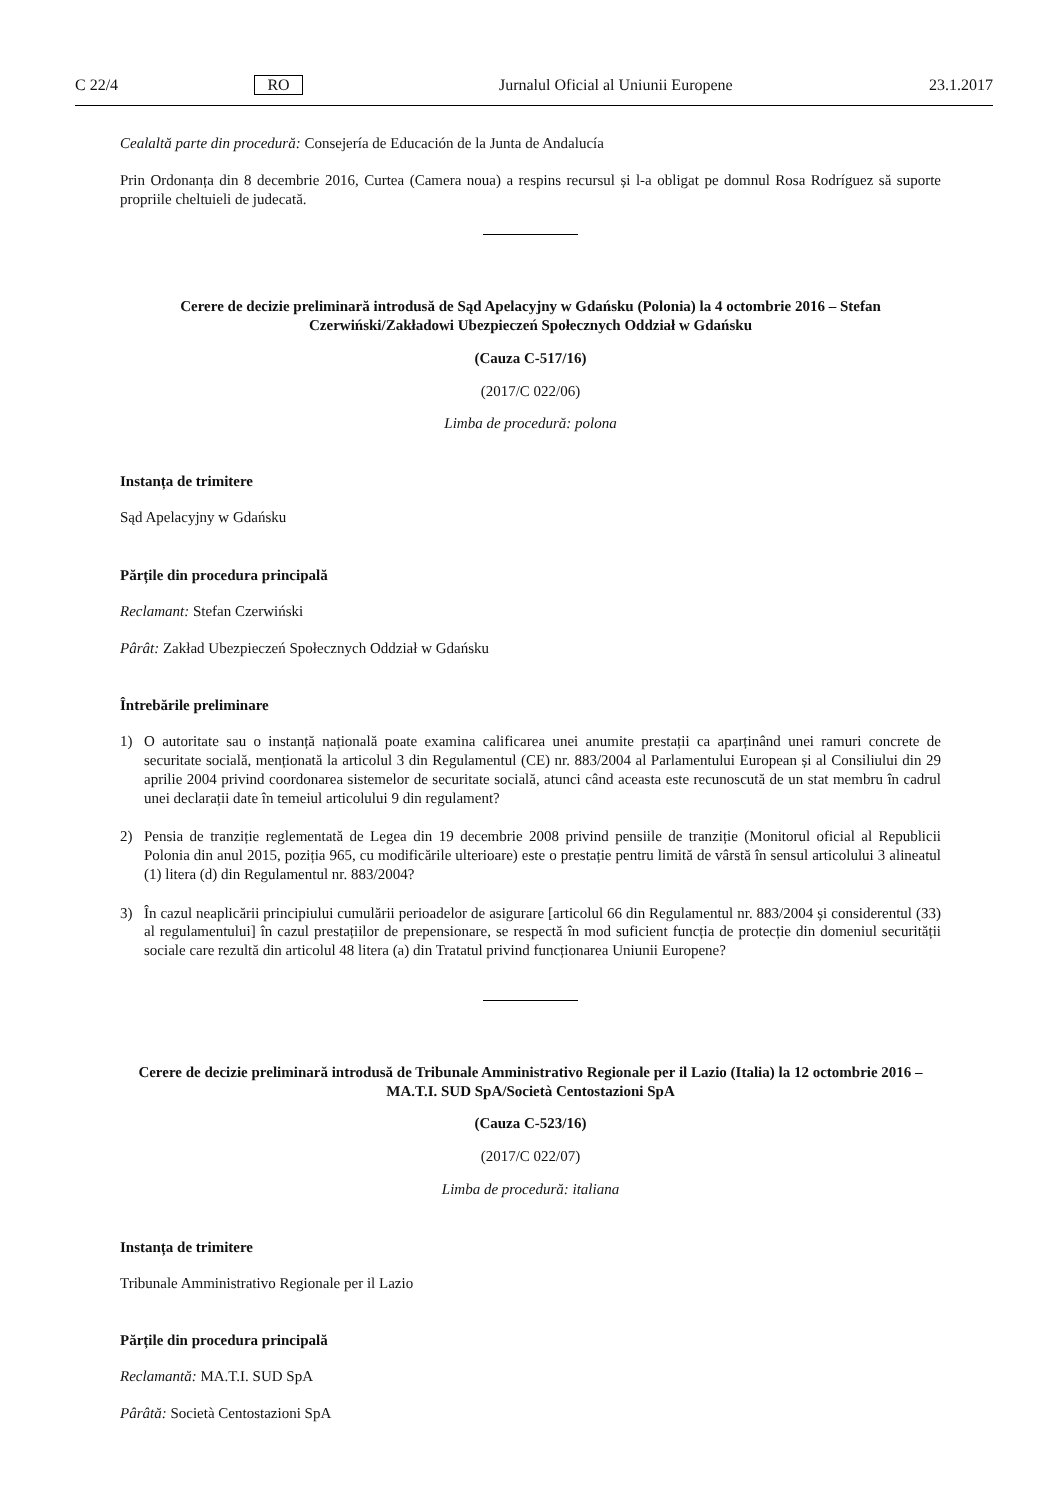C 22/4 RO Jurnalul Oficial al Uniunii Europene 23.1.2017
Cealaltă parte din procedură: Consejería de Educación de la Junta de Andalucía
Prin Ordonanța din 8 decembrie 2016, Curtea (Camera noua) a respins recursul și l-a obligat pe domnul Rosa Rodríguez să suporte propriile cheltuieli de judecată.
Cerere de decizie preliminară introdusă de Sąd Apelacyjny w Gdańsku (Polonia) la 4 octombrie 2016 – Stefan Czerwiński/Zakładowi Ubezpieczeń Społecznych Oddział w Gdańsku
(Cauza C-517/16)
(2017/C 022/06)
Limba de procedură: polona
Instanța de trimitere
Sąd Apelacyjny w Gdańsku
Părțile din procedura principală
Reclamant: Stefan Czerwiński
Pârât: Zakład Ubezpieczeń Społecznych Oddział w Gdańsku
Întrebările preliminare
1) O autoritate sau o instanță națională poate examina calificarea unei anumite prestații ca aparținând unei ramuri concrete de securitate socială, menționată la articolul 3 din Regulamentul (CE) nr. 883/2004 al Parlamentului European și al Consiliului din 29 aprilie 2004 privind coordonarea sistemelor de securitate socială, atunci când aceasta este recunoscută de un stat membru în cadrul unei declarații date în temeiul articolului 9 din regulament?
2) Pensia de tranziție reglementată de Legea din 19 decembrie 2008 privind pensiile de tranziție (Monitorul oficial al Republicii Polonia din anul 2015, poziția 965, cu modificările ulterioare) este o prestație pentru limită de vârstă în sensul articolului 3 alineatul (1) litera (d) din Regulamentul nr. 883/2004?
3) În cazul neaplicării principiului cumulării perioadelor de asigurare [articolul 66 din Regulamentul nr. 883/2004 și considerentul (33) al regulamentului] în cazul prestațiilor de prepensionare, se respectă în mod suficient funcția de protecție din domeniul securității sociale care rezultă din articolul 48 litera (a) din Tratatul privind funcționarea Uniunii Europene?
Cerere de decizie preliminară introdusă de Tribunale Amministrativo Regionale per il Lazio (Italia) la 12 octombrie 2016 – MA.T.I. SUD SpA/Società Centostazioni SpA
(Cauza C-523/16)
(2017/C 022/07)
Limba de procedură: italiana
Instanța de trimitere
Tribunale Amministrativo Regionale per il Lazio
Părțile din procedura principală
Reclamantă: MA.T.I. SUD SpA
Pârâtă: Società Centostazioni SpA